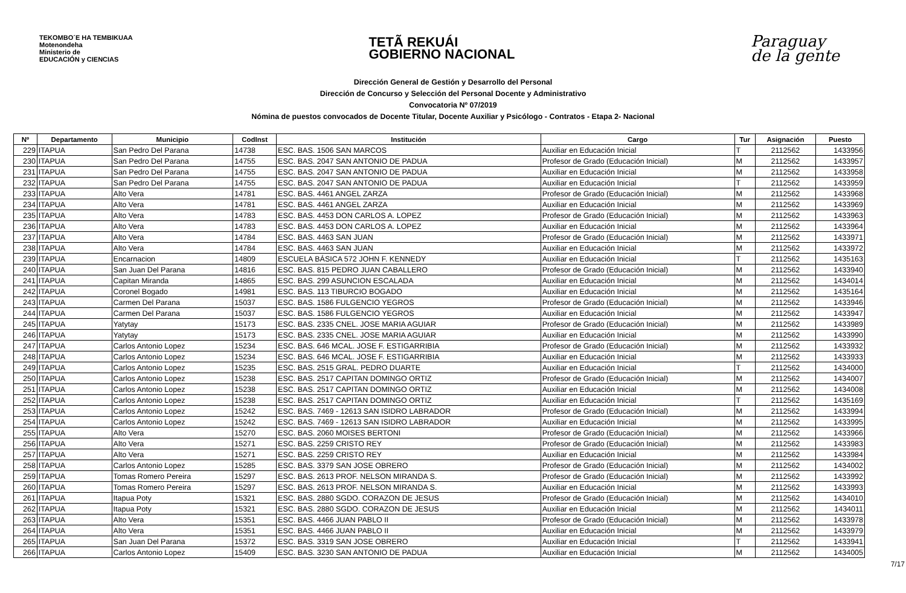TEKOMBO´E HA TEMBIKUAA
Motenondeha
Ministerio de
EDUCACIÓN y CIENCIAS
TETÃ REKUÁI
GOBIERNO NACIONAL
Paraguay
de la gente
Dirección General de Gestión y Desarrollo del Personal
Dirección de Concurso y Selección del Personal Docente y Administrativo
Convocatoria Nº 07/2019
Nómina de puestos convocados de Docente Titular, Docente Auxiliar y Psicólogo - Contratos - Etapa 2- Nacional
| Nº | Departamento | Municipio | CodInst | Institución | Cargo | Tur | Asignación | Puesto |
| --- | --- | --- | --- | --- | --- | --- | --- | --- |
| 229 | ITAPUA | San Pedro Del Parana | 14738 | ESC. BAS. 1506 SAN MARCOS | Auxiliar en Educación Inicial | T | 2112562 | 1433956 |
| 230 | ITAPUA | San Pedro Del Parana | 14755 | ESC. BAS. 2047 SAN ANTONIO DE PADUA | Profesor de Grado (Educación Inicial) | M | 2112562 | 1433957 |
| 231 | ITAPUA | San Pedro Del Parana | 14755 | ESC. BAS. 2047 SAN ANTONIO DE PADUA | Auxiliar en Educación Inicial | M | 2112562 | 1433958 |
| 232 | ITAPUA | San Pedro Del Parana | 14755 | ESC. BAS. 2047 SAN ANTONIO DE PADUA | Auxiliar en Educación Inicial | T | 2112562 | 1433959 |
| 233 | ITAPUA | Alto Vera | 14781 | ESC. BAS. 4461 ANGEL ZARZA | Profesor de Grado (Educación Inicial) | M | 2112562 | 1433968 |
| 234 | ITAPUA | Alto Vera | 14781 | ESC. BAS. 4461 ANGEL ZARZA | Auxiliar en Educación Inicial | M | 2112562 | 1433969 |
| 235 | ITAPUA | Alto Vera | 14783 | ESC. BAS. 4453 DON CARLOS A. LOPEZ | Profesor de Grado (Educación Inicial) | M | 2112562 | 1433963 |
| 236 | ITAPUA | Alto Vera | 14783 | ESC. BAS. 4453 DON CARLOS A. LOPEZ | Auxiliar en Educación Inicial | M | 2112562 | 1433964 |
| 237 | ITAPUA | Alto Vera | 14784 | ESC. BAS. 4463 SAN JUAN | Profesor de Grado (Educación Inicial) | M | 2112562 | 1433971 |
| 238 | ITAPUA | Alto Vera | 14784 | ESC. BAS. 4463 SAN JUAN | Auxiliar en Educación Inicial | M | 2112562 | 1433972 |
| 239 | ITAPUA | Encarnacion | 14809 | ESCUELA BÁSICA 572 JOHN F. KENNEDY | Auxiliar en Educación Inicial | T | 2112562 | 1435163 |
| 240 | ITAPUA | San Juan Del Parana | 14816 | ESC. BAS. 815 PEDRO JUAN CABALLERO | Profesor de Grado (Educación Inicial) | M | 2112562 | 1433940 |
| 241 | ITAPUA | Capitan Miranda | 14865 | ESC. BAS. 299 ASUNCION ESCALADA | Auxiliar en Educación Inicial | M | 2112562 | 1434014 |
| 242 | ITAPUA | Coronel Bogado | 14981 | ESC. BAS. 113 TIBURCIO BOGADO | Auxiliar en Educación Inicial | M | 2112562 | 1435164 |
| 243 | ITAPUA | Carmen Del Parana | 15037 | ESC. BAS. 1586 FULGENCIO YEGROS | Profesor de Grado (Educación Inicial) | M | 2112562 | 1433946 |
| 244 | ITAPUA | Carmen Del Parana | 15037 | ESC. BAS. 1586 FULGENCIO YEGROS | Auxiliar en Educación Inicial | M | 2112562 | 1433947 |
| 245 | ITAPUA | Yatytay | 15173 | ESC. BAS. 2335 CNEL. JOSE MARIA AGUIAR | Profesor de Grado (Educación Inicial) | M | 2112562 | 1433989 |
| 246 | ITAPUA | Yatytay | 15173 | ESC. BAS. 2335 CNEL. JOSE MARIA AGUIAR | Auxiliar en Educación Inicial | M | 2112562 | 1433990 |
| 247 | ITAPUA | Carlos Antonio Lopez | 15234 | ESC. BAS. 646 MCAL. JOSE F. ESTIGARRIBIA | Profesor de Grado (Educación Inicial) | M | 2112562 | 1433932 |
| 248 | ITAPUA | Carlos Antonio Lopez | 15234 | ESC. BAS. 646 MCAL. JOSE F. ESTIGARRIBIA | Auxiliar en Educación Inicial | M | 2112562 | 1433933 |
| 249 | ITAPUA | Carlos Antonio Lopez | 15235 | ESC. BAS. 2515 GRAL. PEDRO DUARTE | Auxiliar en Educación Inicial | T | 2112562 | 1434000 |
| 250 | ITAPUA | Carlos Antonio Lopez | 15238 | ESC. BAS. 2517 CAPITAN DOMINGO ORTIZ | Profesor de Grado (Educación Inicial) | M | 2112562 | 1434007 |
| 251 | ITAPUA | Carlos Antonio Lopez | 15238 | ESC. BAS. 2517 CAPITAN DOMINGO ORTIZ | Auxiliar en Educación Inicial | M | 2112562 | 1434008 |
| 252 | ITAPUA | Carlos Antonio Lopez | 15238 | ESC. BAS. 2517 CAPITAN DOMINGO ORTIZ | Auxiliar en Educación Inicial | T | 2112562 | 1435169 |
| 253 | ITAPUA | Carlos Antonio Lopez | 15242 | ESC. BAS. 7469 - 12613 SAN ISIDRO LABRADOR | Profesor de Grado (Educación Inicial) | M | 2112562 | 1433994 |
| 254 | ITAPUA | Carlos Antonio Lopez | 15242 | ESC. BAS. 7469 - 12613 SAN ISIDRO LABRADOR | Auxiliar en Educación Inicial | M | 2112562 | 1433995 |
| 255 | ITAPUA | Alto Vera | 15270 | ESC. BAS. 2060 MOISES BERTONI | Profesor de Grado (Educación Inicial) | M | 2112562 | 1433966 |
| 256 | ITAPUA | Alto Vera | 15271 | ESC. BAS. 2259 CRISTO REY | Profesor de Grado (Educación Inicial) | M | 2112562 | 1433983 |
| 257 | ITAPUA | Alto Vera | 15271 | ESC. BAS. 2259 CRISTO REY | Auxiliar en Educación Inicial | M | 2112562 | 1433984 |
| 258 | ITAPUA | Carlos Antonio Lopez | 15285 | ESC. BAS. 3379 SAN JOSE OBRERO | Profesor de Grado (Educación Inicial) | M | 2112562 | 1434002 |
| 259 | ITAPUA | Tomas Romero Pereira | 15297 | ESC. BAS. 2613 PROF. NELSON MIRANDA S. | Profesor de Grado (Educación Inicial) | M | 2112562 | 1433992 |
| 260 | ITAPUA | Tomas Romero Pereira | 15297 | ESC. BAS. 2613 PROF. NELSON MIRANDA S. | Auxiliar en Educación Inicial | M | 2112562 | 1433993 |
| 261 | ITAPUA | Itapua Poty | 15321 | ESC. BAS. 2880 SGDO. CORAZON DE JESUS | Profesor de Grado (Educación Inicial) | M | 2112562 | 1434010 |
| 262 | ITAPUA | Itapua Poty | 15321 | ESC. BAS. 2880 SGDO. CORAZON DE JESUS | Auxiliar en Educación Inicial | M | 2112562 | 1434011 |
| 263 | ITAPUA | Alto Vera | 15351 | ESC. BAS. 4466 JUAN PABLO II | Profesor de Grado (Educación Inicial) | M | 2112562 | 1433978 |
| 264 | ITAPUA | Alto Vera | 15351 | ESC. BAS. 4466 JUAN PABLO II | Auxiliar en Educación Inicial | M | 2112562 | 1433979 |
| 265 | ITAPUA | San Juan Del Parana | 15372 | ESC. BAS. 3319 SAN JOSE OBRERO | Auxiliar en Educación Inicial | T | 2112562 | 1433941 |
| 266 | ITAPUA | Carlos Antonio Lopez | 15409 | ESC. BAS. 3230 SAN ANTONIO DE PADUA | Auxiliar en Educación Inicial | M | 2112562 | 1434005 |
7/17